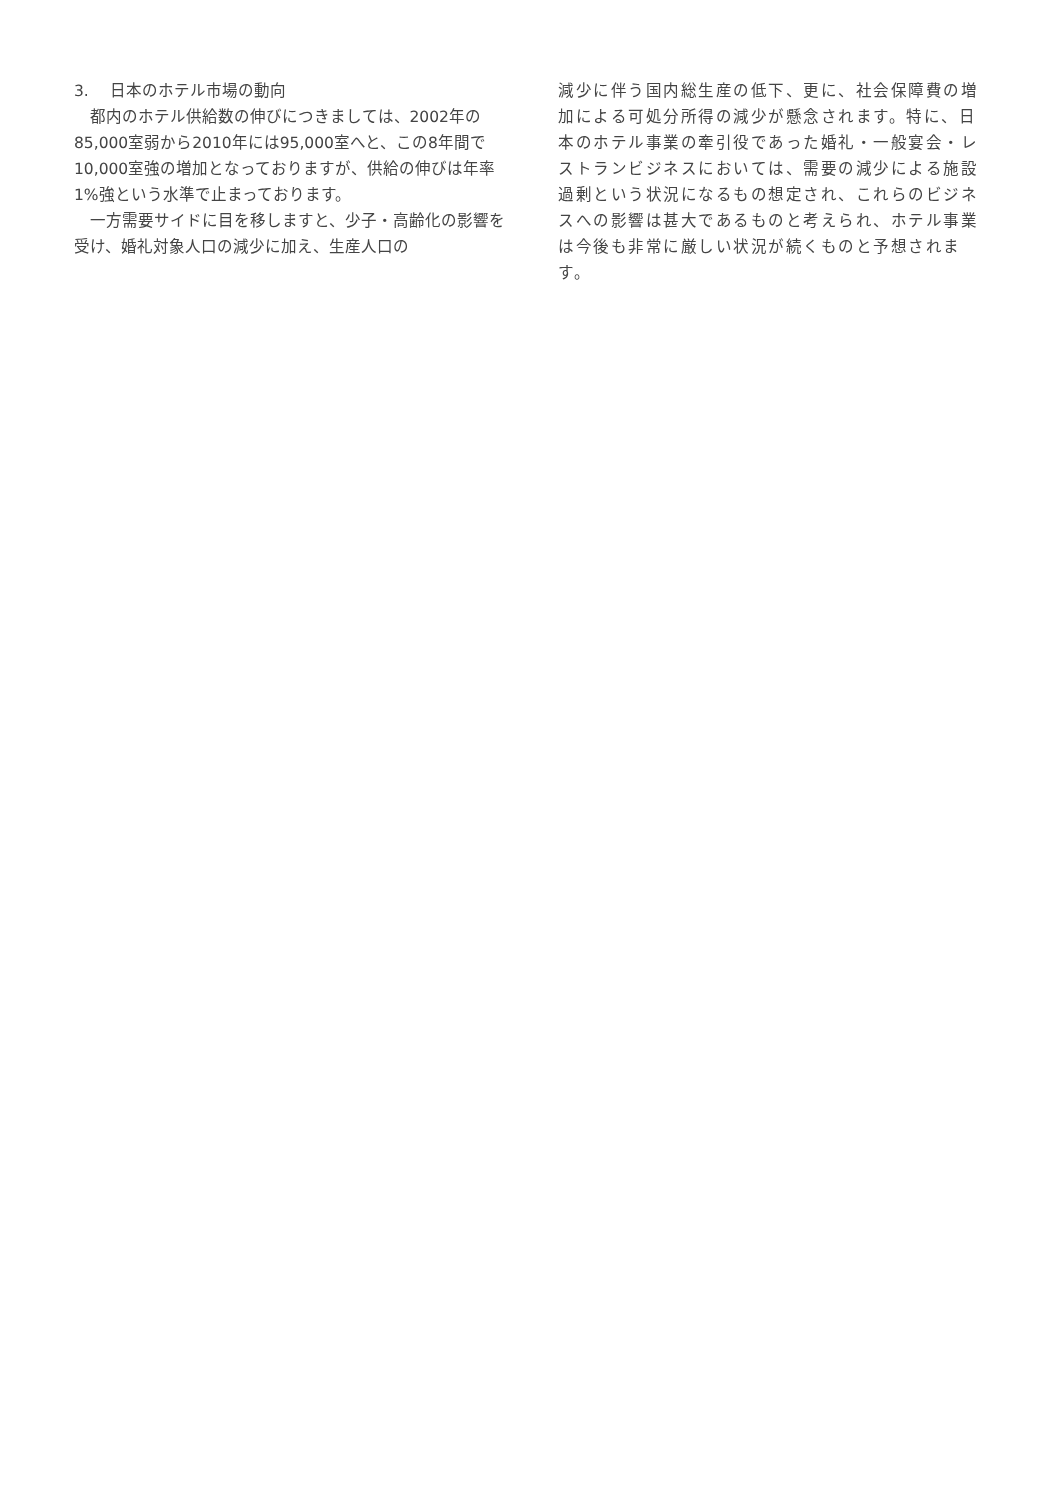3.　 日本のホテル市場の動向
都内のホテル供給数の伸びにつきましては、2002年の85,000室弱から2010年には95,000室へと、この8年間で10,000室強の増加となっておりますが、供給の伸びは年率1%強という水準で止まっております。
一方需要サイドに目を移しますと、少子・高齢化の影響を受け、婚礼対象人口の減少に加え、生産人口の
減少に伴う国内総生産の低下、更に、社会保障費の増加による可処分所得の減少が懸念されます。特に、日本のホテル事業の牽引役であった婚礼・一般宴会・レストランビジネスにおいては、需要の減少による施設過剰という状況になるもの想定され、これらのビジネスへの影響は甚大であるものと考えられ、ホテル事業は今後も非常に厳しい状況が続くものと予想されます。